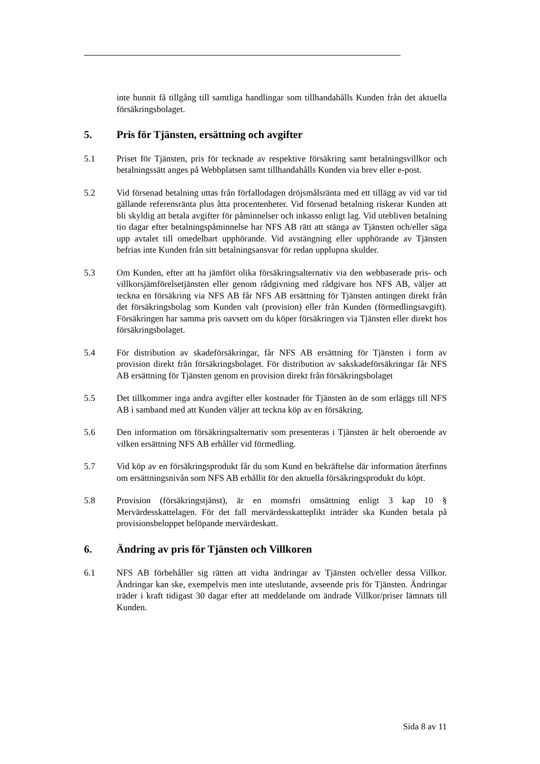inte hunnit få tillgång till samtliga handlingar som tillhandahålls Kunden från det aktuella försäkringsbolaget.
5. Pris för Tjänsten, ersättning och avgifter
5.1 Priset för Tjänsten, pris för tecknade av respektive försäkring samt betalningsvillkor och betalningssätt anges på Webbplatsen samt tillhandahålls Kunden via brev eller e-post.
5.2 Vid försenad betalning uttas från förfallodagen dröjsmålsränta med ett tillägg av vid var tid gällande referensränta plus åtta procentenheter. Vid försenad betalning riskerar Kunden att bli skyldig att betala avgifter för påminnelser och inkasso enligt lag. Vid utebliven betalning tio dagar efter betalningspåminnelse har NFS AB rätt att stänga av Tjänsten och/eller säga upp avtalet till omedelbart upphörande. Vid avstängning eller upphörande av Tjänsten befrias inte Kunden från sitt betalningsansvar för redan upplupna skulder.
5.3 Om Kunden, efter att ha jämfört olika försäkringsalternativ via den webbaserade pris- och villkorsjämförelsetjänsten eller genom rådgivning med rådgivare hos NFS AB, väljer att teckna en försäkring via NFS AB får NFS AB ersättning för Tjänsten antingen direkt från det försäkringsbolag som Kunden valt (provision) eller från Kunden (förmedlingsavgift). Försäkringen har samma pris oavsett om du köper försäkringen via Tjänsten eller direkt hos försäkringsbolaget.
5.4 För distribution av skadeförsäkringar, får NFS AB ersättning för Tjänsten i form av provision direkt från försäkringsbolaget. För distribution av sakskadeförsäkringar får NFS AB ersättning för Tjänsten genom en provision direkt från försäkringsbolaget
5.5 Det tillkommer inga andra avgifter eller kostnader för Tjänsten än de som erläggs till NFS AB i samband med att Kunden väljer att teckna köp av en försäkring.
5.6 Den information om försäkringsalternativ som presenteras i Tjänsten är helt oberoende av vilken ersättning NFS AB erhåller vid förmedling.
5.7 Vid köp av en försäkringsprodukt får du som Kund en bekräftelse där information återfinns om ersättningsnivån som NFS AB erhållit för den aktuella försäkringsprodukt du köpt.
5.8 Provision (försäkringstjänst), är en momsfri omsättning enligt 3 kap 10 § Mervärdesskattelagen. För det fall mervärdesskatteplikt inträder ska Kunden betala på provisionsbeloppet belöpande mervärdeskatt.
6. Ändring av pris för Tjänsten och Villkoren
6.1 NFS AB förbehåller sig rätten att vidta ändringar av Tjänsten och/eller dessa Villkor. Ändringar kan ske, exempelvis men inte uteslutande, avseende pris för Tjänsten. Ändringar träder i kraft tidigast 30 dagar efter att meddelande om ändrade Villkor/priser lämnats till Kunden.
Sida 8 av 11